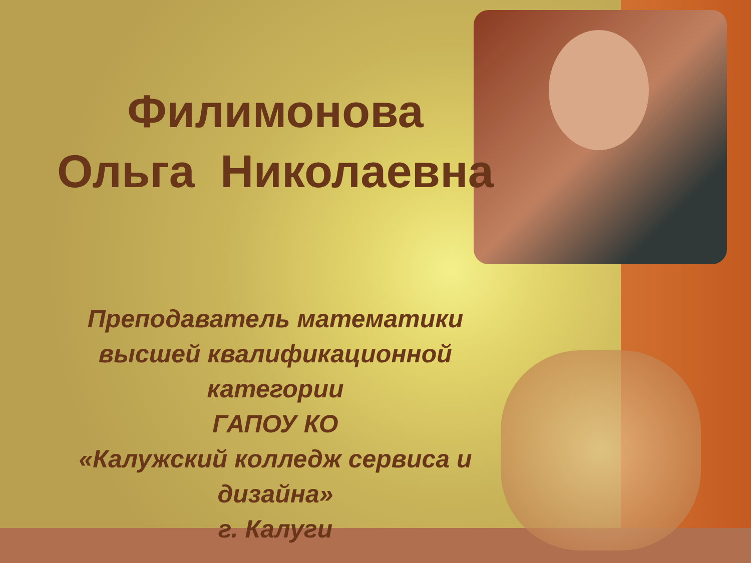Филимонова
Ольга Николаевна
Преподаватель математики
высшей квалификационной
категории
ГАПОУ КО
«Калужский колледж сервиса и
дизайна»
г. Калуги